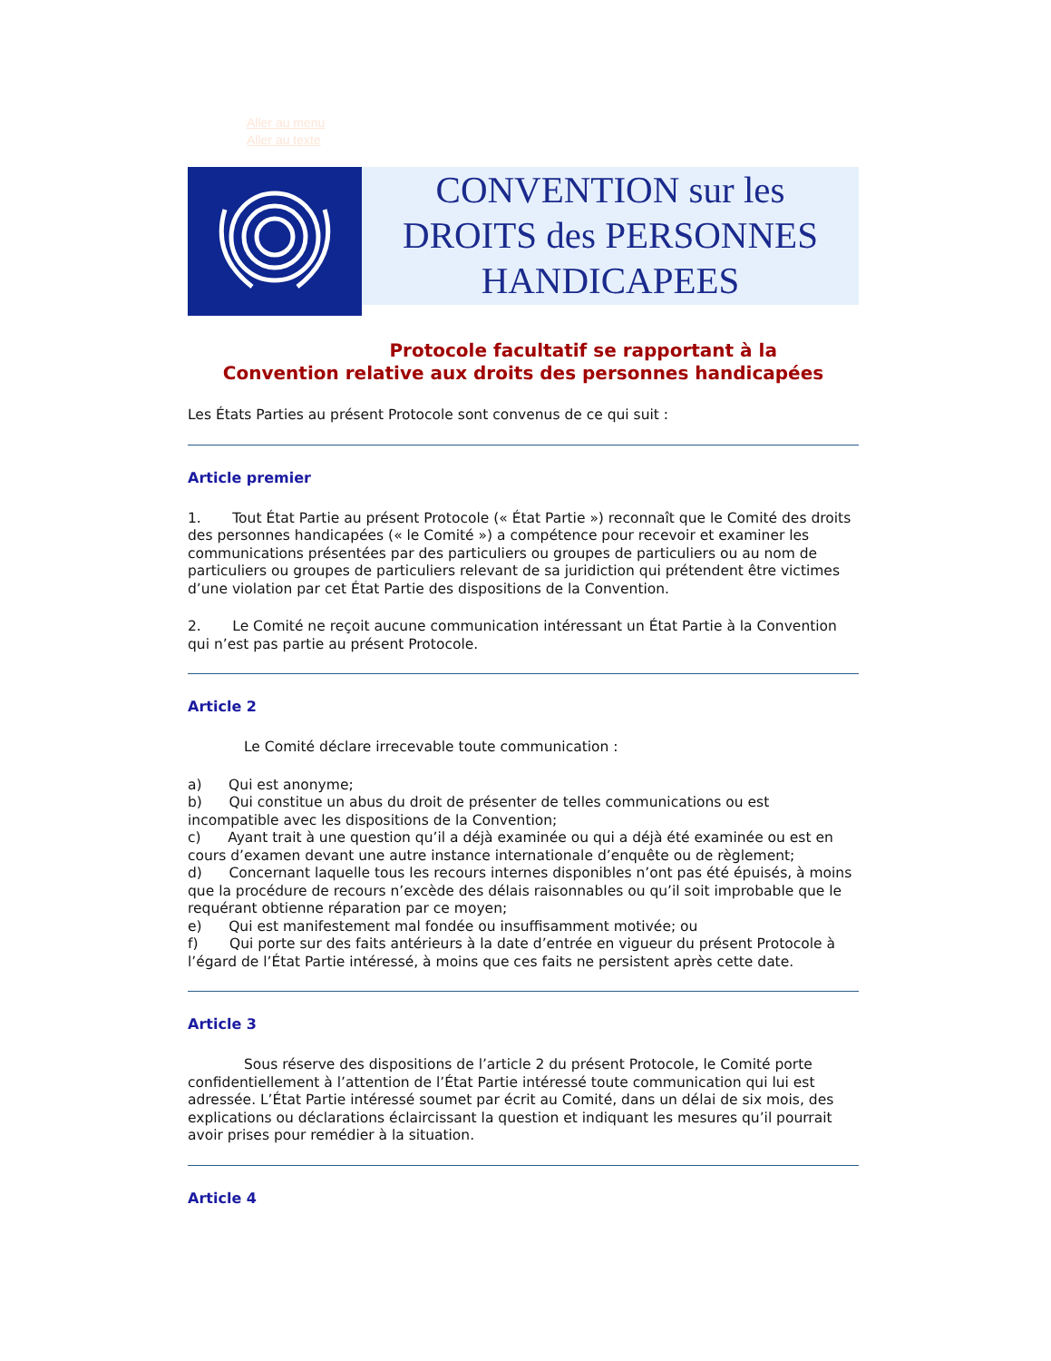Aller au menu
Aller au texte
CONVENTION sur les
DROITS des PERSONNES
HANDICAPEES
Protocole facultatif se rapportant à la
Convention relative aux droits des personnes handicapées
Les États Parties au présent Protocole sont convenus de ce qui suit :
Article premier
1. Tout État Partie au présent Protocole (« État Partie ») reconnaît que le Comité des droits des personnes handicapées (« le Comité ») a compétence pour recevoir et examiner les communications présentées par des particuliers ou groupes de particuliers ou au nom de particuliers ou groupes de particuliers relevant de sa juridiction qui prétendent être victimes d’une violation par cet État Partie des dispositions de la Convention.
2. Le Comité ne reçoit aucune communication intéressant un État Partie à la Convention qui n’est pas partie au présent Protocole.
Article 2
Le Comité déclare irrecevable toute communication :
a) Qui est anonyme;
b) Qui constitue un abus du droit de présenter de telles communications ou est incompatible avec les dispositions de la Convention;
c) Ayant trait à une question qu’il a déjà examinée ou qui a déjà été examinée ou est en cours d’examen devant une autre instance internationale d’enquête ou de règlement;
d) Concernant laquelle tous les recours internes disponibles n’ont pas été épuisés, à moins que la procédure de recours n’excède des délais raisonnables ou qu’il soit improbable que le requérant obtienne réparation par ce moyen;
e) Qui est manifestement mal fondée ou insuffisamment motivée; ou
f) Qui porte sur des faits antérieurs à la date d’entrée en vigueur du présent Protocole à l’égard de l’État Partie intéressé, à moins que ces faits ne persistent après cette date.
Article 3
Sous réserve des dispositions de l’article 2 du présent Protocole, le Comité porte confidentiellement à l’attention de l’État Partie intéressé toute communication qui lui est adressée. L’État Partie intéressé soumet par écrit au Comité, dans un délai de six mois, des explications ou déclarations éclaircissant la question et indiquant les mesures qu’il pourrait avoir prises pour remédier à la situation.
Article 4